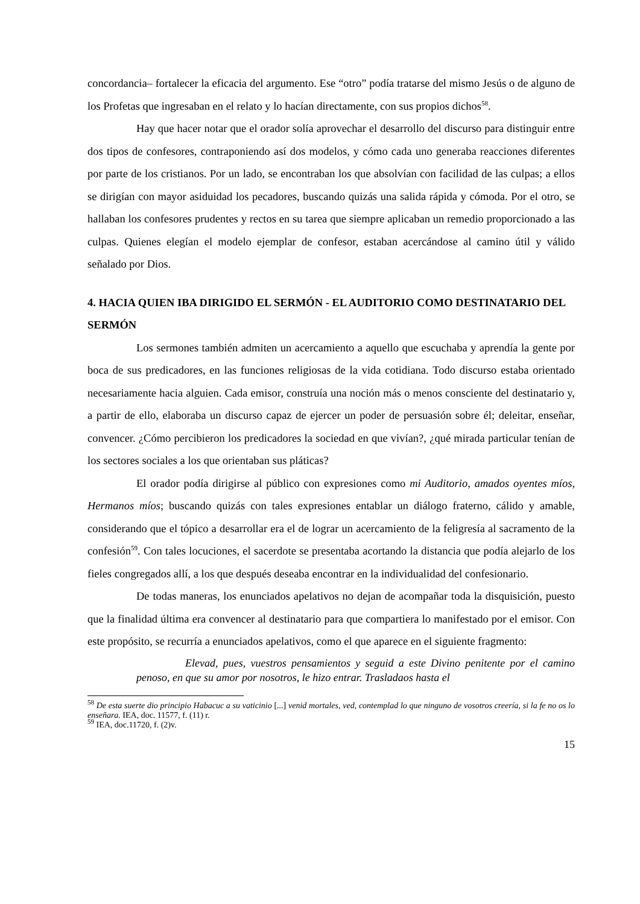concordancia– fortalecer la eficacia del argumento. Ese “otro” podía tratarse del mismo Jesús o de alguno de los Profetas que ingresaban en el relato y lo hacían directamente, con sus propios dichos<sup>58</sup>.
Hay que hacer notar que el orador solía aprovechar el desarrollo del discurso para distinguir entre dos tipos de confesores, contraponiendo así dos modelos, y cómo cada uno generaba reacciones diferentes por parte de los cristianos. Por un lado, se encontraban los que absolvían con facilidad de las culpas; a ellos se dirigían con mayor asiduidad los pecadores, buscando quizás una salida rápida y cómoda. Por el otro, se hallaban los confesores prudentes y rectos en su tarea que siempre aplicaban un remedio proporcionado a las culpas. Quienes elegían el modelo ejemplar de confesor, estaban acercándose al camino útil y válido señalado por Dios.
4. HACIA QUIEN IBA DIRIGIDO EL SERMÓN - EL AUDITORIO COMO DESTINATARIO DEL SERMÓN
Los sermones también admiten un acercamiento a aquello que escuchaba y aprendía la gente por boca de sus predicadores, en las funciones religiosas de la vida cotidiana. Todo discurso estaba orientado necesariamente hacia alguien. Cada emisor, construía una noción más o menos consciente del destinatario y, a partir de ello, elaboraba un discurso capaz de ejercer un poder de persuasión sobre él; deleitar, enseñar, convencer. ¿Cómo percibieron los predicadores la sociedad en que vivían?, ¿qué mirada particular tenían de los sectores sociales a los que orientaban sus pláticas?
El orador podía dirigirse al público con expresiones como mi Auditorio, amados oyentes míos, Hermanos míos; buscando quizás con tales expresiones entablar un diálogo fraterno, cálido y amable, considerando que el tópico a desarrollar era el de lograr un acercamiento de la feligresía al sacramento de la confesión<sup>59</sup>. Con tales locuciones, el sacerdote se presentaba acortando la distancia que podía alejarlo de los fieles congregados allí, a los que después deseaba encontrar en la individualidad del confesionario.
De todas maneras, los enunciados apelativos no dejan de acompañar toda la disquisición, puesto que la finalidad última era convencer al destinatario para que compartiera lo manifestado por el emisor. Con este propósito, se recurría a enunciados apelativos, como el que aparece en el siguiente fragmento:
Elevad, pues, vuestros pensamientos y seguid a este Divino penitente por el camino penoso, en que su amor por nosotros, le hizo entrar. Trasladaos hasta el
<sup>58</sup> De esta suerte dio principio Habacuc a su vaticinio [...] venid mortales, ved, contemplad lo que ninguno de vosotros creería, si la fe no os lo enseñara. IEA, doc. 11577, f. (11) r.
<sup>59</sup> IEA, doc.11720, f. (2)v.
15